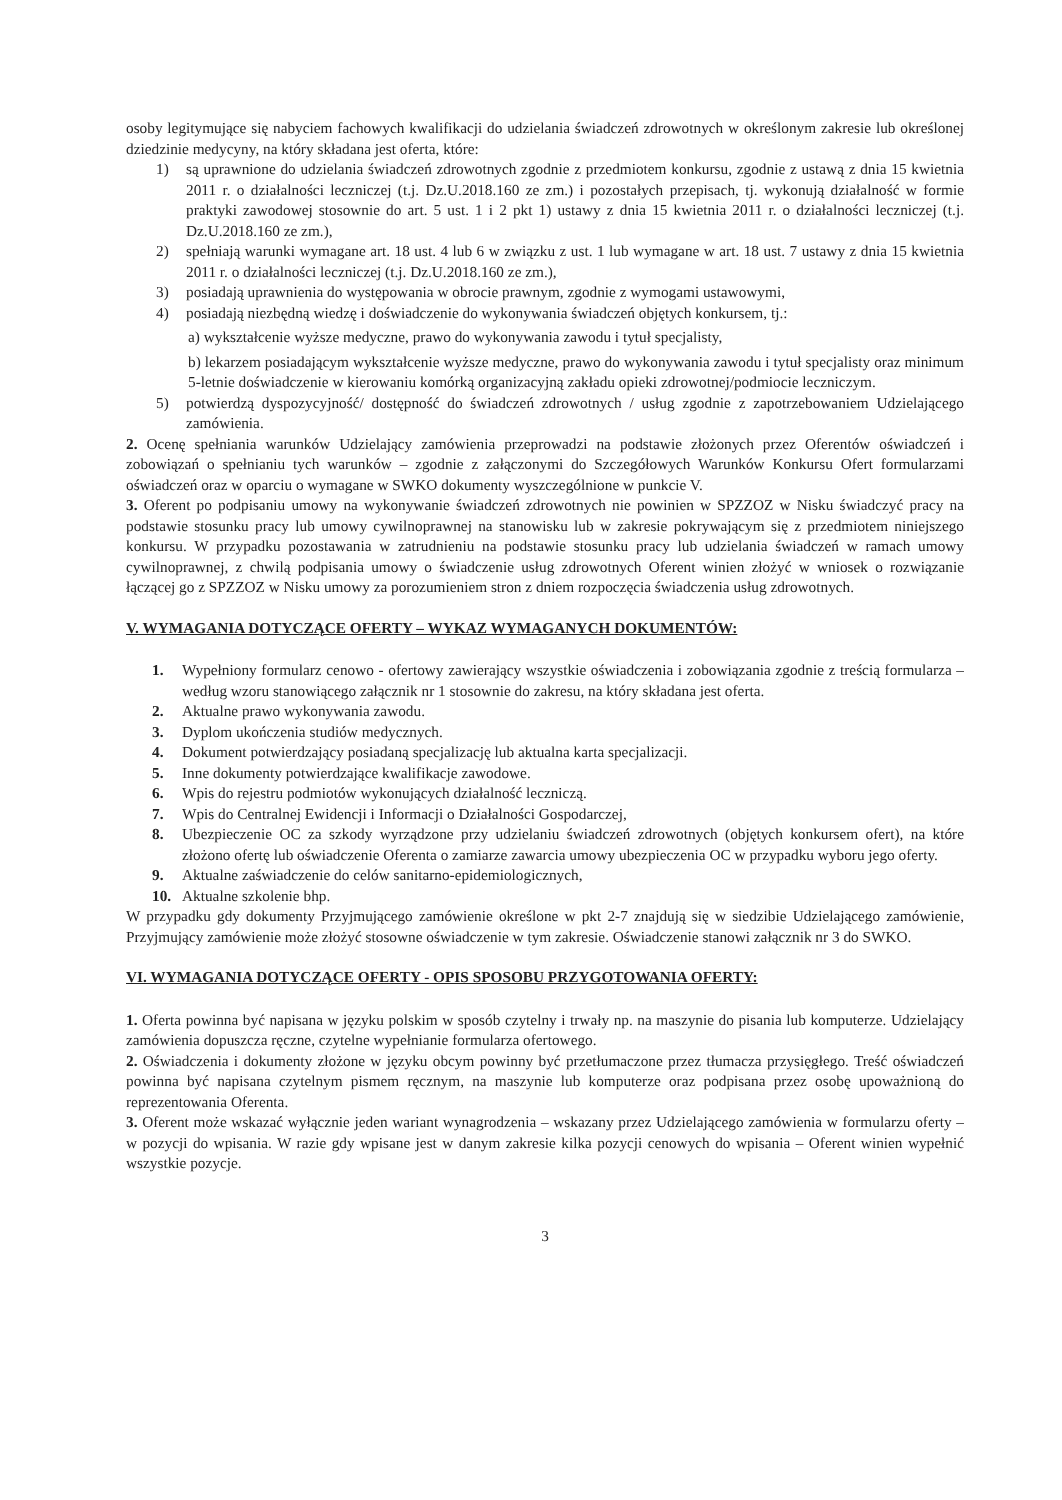osoby legitymujące się nabyciem fachowych kwalifikacji do udzielania świadczeń zdrowotnych w określonym zakresie lub określonej dziedzinie medycyny, na który składana jest oferta, które:
1) są uprawnione do udzielania świadczeń zdrowotnych zgodnie z przedmiotem konkursu, zgodnie z ustawą z dnia 15 kwietnia 2011 r. o działalności leczniczej (t.j. Dz.U.2018.160 ze zm.) i pozostałych przepisach, tj. wykonują działalność w formie praktyki zawodowej stosownie do art. 5 ust. 1 i 2 pkt 1) ustawy z dnia 15 kwietnia 2011 r. o działalności leczniczej (t.j. Dz.U.2018.160 ze zm.),
2) spełniają warunki wymagane art. 18 ust. 4 lub 6 w związku z ust. 1 lub wymagane w art. 18 ust. 7 ustawy z dnia 15 kwietnia 2011 r. o działalności leczniczej (t.j. Dz.U.2018.160 ze zm.),
3) posiadają uprawnienia do występowania w obrocie prawnym, zgodnie z wymogami ustawowymi,
4) posiadają niezbędną wiedzę i doświadczenie do wykonywania świadczeń objętych konkursem, tj.:
a) wykształcenie wyższe medyczne, prawo do wykonywania zawodu i tytuł specjalisty,
b) lekarzem posiadającym wykształcenie wyższe medyczne, prawo do wykonywania zawodu i tytuł specjalisty oraz minimum 5-letnie doświadczenie w kierowaniu komórką organizacyjną zakładu opieki zdrowotnej/podmiocie leczniczym.
5) potwierdzą dyspozycyjność/ dostępność do świadczeń zdrowotnych / usług zgodnie z zapotrzebowaniem Udzielającego zamówienia.
2. Ocenę spełniania warunków Udzielający zamówienia przeprowadzi na podstawie złożonych przez Oferentów oświadczeń i zobowiązań o spełnianiu tych warunków – zgodnie z załączonymi do Szczegółowych Warunków Konkursu Ofert formularzami oświadczeń oraz w oparciu o wymagane w SWKO dokumenty wyszczególnione w punkcie V.
3. Oferent po podpisaniu umowy na wykonywanie świadczeń zdrowotnych nie powinien w SPZZOZ w Nisku świadczyć pracy na podstawie stosunku pracy lub umowy cywilnoprawnej na stanowisku lub w zakresie pokrywającym się z przedmiotem niniejszego konkursu. W przypadku pozostawania w zatrudnieniu na podstawie stosunku pracy lub udzielania świadczeń w ramach umowy cywilnoprawnej, z chwilą podpisania umowy o świadczenie usług zdrowotnych Oferent winien złożyć w wniosek o rozwiązanie łączącej go z SPZZOZ w Nisku umowy za porozumieniem stron z dniem rozpoczęcia świadczenia usług zdrowotnych.
V. WYMAGANIA DOTYCZĄCE OFERTY – WYKAZ WYMAGANYCH DOKUMENTÓW:
1. Wypełniony formularz cenowo - ofertowy zawierający wszystkie oświadczenia i zobowiązania zgodnie z treścią formularza – według wzoru stanowiącego załącznik nr 1 stosownie do zakresu, na który składana jest oferta.
2. Aktualne prawo wykonywania zawodu.
3. Dyplom ukończenia studiów medycznych.
4. Dokument potwierdzający posiadaną specjalizację lub aktualna karta specjalizacji.
5. Inne dokumenty potwierdzające kwalifikacje zawodowe.
6. Wpis do rejestru podmiotów wykonujących działalność leczniczą.
7. Wpis do Centralnej Ewidencji i Informacji o Działalności Gospodarczej,
8. Ubezpieczenie OC za szkody wyrządzone przy udzielaniu świadczeń zdrowotnych (objętych konkursem ofert), na które złożono ofertę lub oświadczenie Oferenta o zamiarze zawarcia umowy ubezpieczenia OC w przypadku wyboru jego oferty.
9. Aktualne zaświadczenie do celów sanitarno-epidemiologicznych,
10. Aktualne szkolenie bhp.
W przypadku gdy dokumenty Przyjmującego zamówienie określone w pkt 2-7 znajdują się w siedzibie Udzielającego zamówienie, Przyjmujący zamówienie może złożyć stosowne oświadczenie w tym zakresie. Oświadczenie stanowi załącznik nr 3 do SWKO.
VI. WYMAGANIA DOTYCZĄCE OFERTY - OPIS SPOSOBU PRZYGOTOWANIA OFERTY:
1. Oferta powinna być napisana w języku polskim w sposób czytelny i trwały np. na maszynie do pisania lub komputerze. Udzielający zamówienia dopuszcza ręczne, czytelne wypełnianie formularza ofertowego.
2. Oświadczenia i dokumenty złożone w języku obcym powinny być przetłumaczone przez tłumacza przysięgłego. Treść oświadczeń powinna być napisana czytelnym pismem ręcznym, na maszynie lub komputerze oraz podpisana przez osobę upoważnioną do reprezentowania Oferenta.
3. Oferent może wskazać wyłącznie jeden wariant wynagrodzenia – wskazany przez Udzielającego zamówienia w formularzu oferty – w pozycji do wpisania. W razie gdy wpisane jest w danym zakresie kilka pozycji cenowych do wpisania – Oferent winien wypełnić wszystkie pozycje.
3